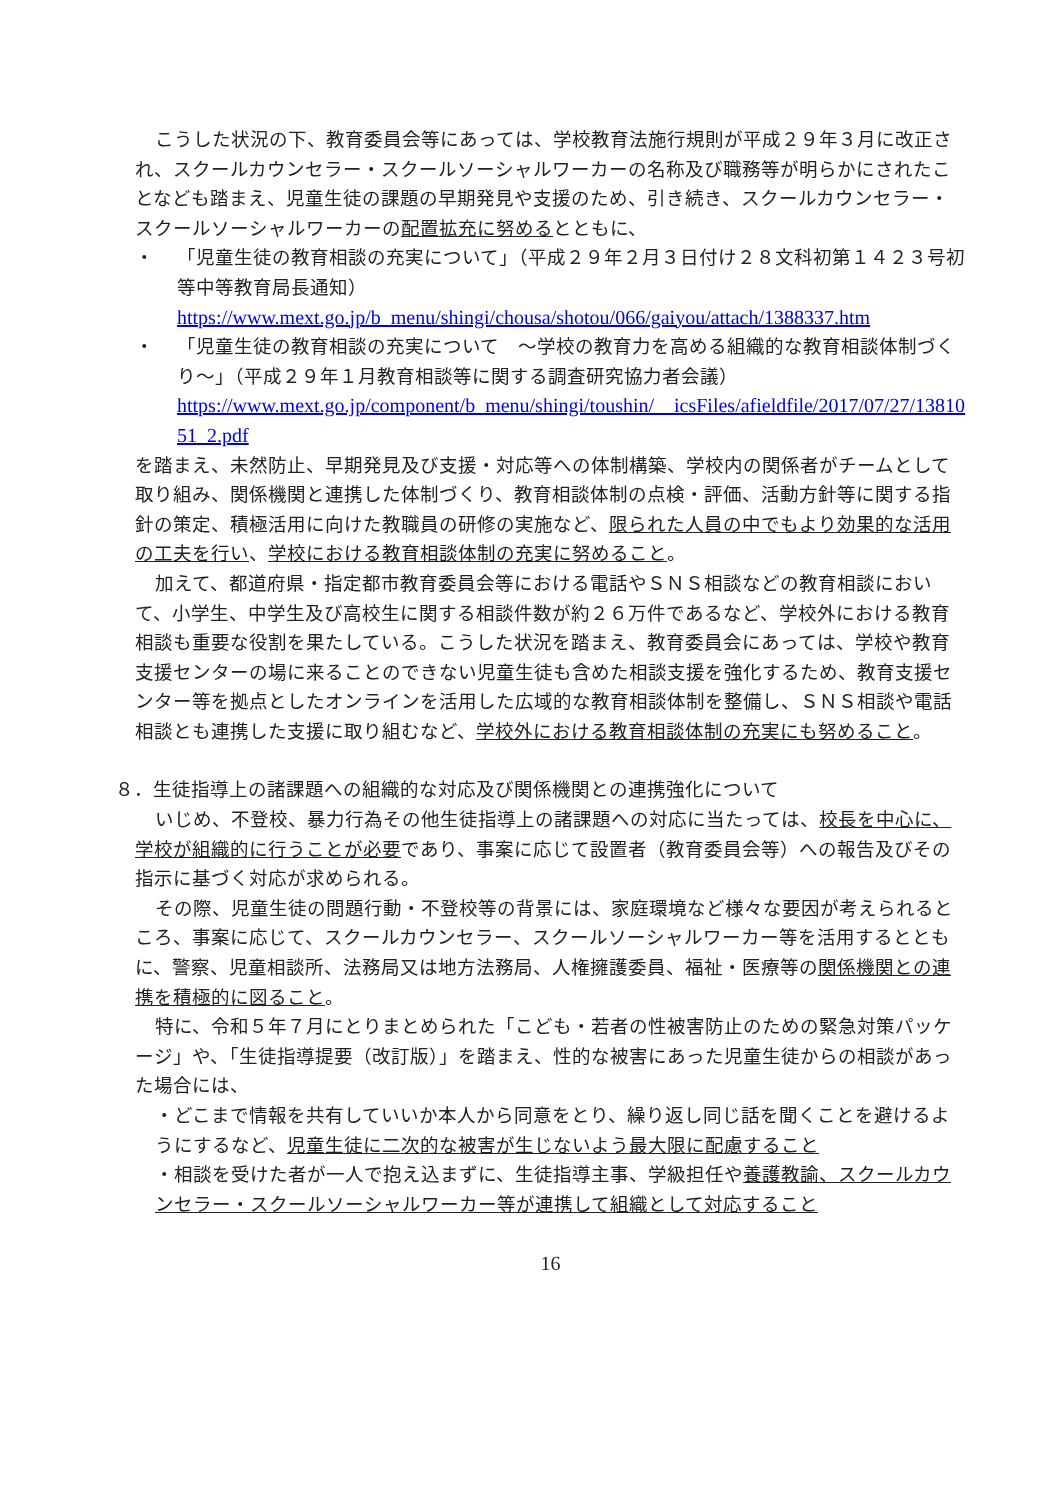こうした状況の下、教育委員会等にあっては、学校教育法施行規則が平成２９年３月に改正され、スクールカウンセラー・スクールソーシャルワーカーの名称及び職務等が明らかにされたことなども踏まえ、児童生徒の課題の早期発見や支援のため、引き続き、スクールカウンセラー・スクールソーシャルワーカーの配置拡充に努めるとともに、
・ 「児童生徒の教育相談の充実について」（平成２９年２月３日付け２８文科初第１４２３号初等中等教育局長通知）
https://www.mext.go.jp/b_menu/shingi/chousa/shotou/066/gaiyou/attach/1388337.htm
・ 「児童生徒の教育相談の充実について　～学校の教育力を高める組織的な教育相談体制づくり～」（平成２９年１月教育相談等に関する調査研究協力者会議）
https://www.mext.go.jp/component/b_menu/shingi/toushin/__icsFiles/afieldfile/2017/07/27/1381051_2.pdf
を踏まえ、未然防止、早期発見及び支援・対応等への体制構築、学校内の関係者がチームとして取り組み、関係機関と連携した体制づくり、教育相談体制の点検・評価、活動方針等に関する指針の策定、積極活用に向けた教職員の研修の実施など、限られた人員の中でもより効果的な活用の工夫を行い、学校における教育相談体制の充実に努めること。
加えて、都道府県・指定都市教育委員会等における電話やＳＮＳ相談などの教育相談において、小学生、中学生及び高校生に関する相談件数が約２６万件であるなど、学校外における教育相談も重要な役割を果たしている。こうした状況を踏まえ、教育委員会にあっては、学校や教育支援センターの場に来ることのできない児童生徒も含めた相談支援を強化するため、教育支援センター等を拠点としたオンラインを活用した広域的な教育相談体制を整備し、ＳＮＳ相談や電話相談とも連携した支援に取り組むなど、学校外における教育相談体制の充実にも努めること。
８．生徒指導上の諸課題への組織的な対応及び関係機関との連携強化について
いじめ、不登校、暴力行為その他生徒指導上の諸課題への対応に当たっては、校長を中心に、学校が組織的に行うことが必要であり、事案に応じて設置者（教育委員会等）への報告及びその指示に基づく対応が求められる。
その際、児童生徒の問題行動・不登校等の背景には、家庭環境など様々な要因が考えられるところ、事案に応じて、スクールカウンセラー、スクールソーシャルワーカー等を活用するとともに、警察、児童相談所、法務局又は地方法務局、人権擁護委員、福祉・医療等の関係機関との連携を積極的に図ること。
特に、令和５年７月にとりまとめられた「こども・若者の性被害防止のための緊急対策パッケージ」や、「生徒指導提要（改訂版）」を踏まえ、性的な被害にあった児童生徒からの相談があった場合には、
・どこまで情報を共有していいか本人から同意をとり、繰り返し同じ話を聞くことを避けるようにするなど、児童生徒に二次的な被害が生じないよう最大限に配慮すること
・相談を受けた者が一人で抱え込まずに、生徒指導主事、学級担任や養護教諭、スクールカウンセラー・スクールソーシャルワーカー等が連携して組織として対応すること
16